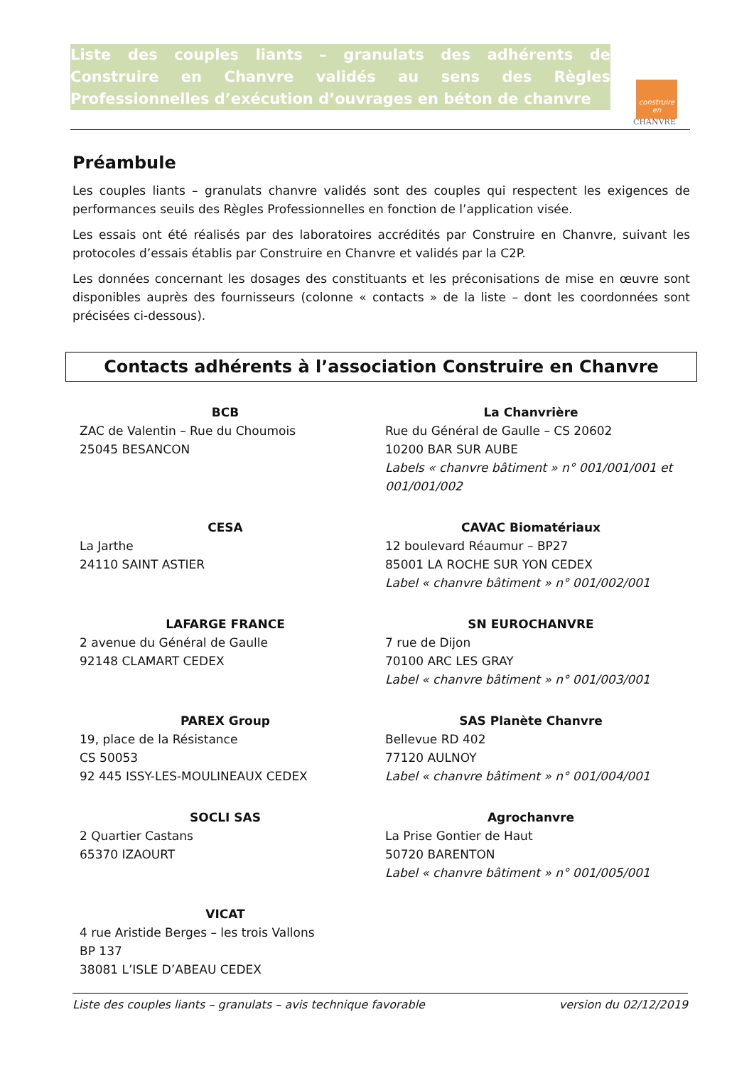Liste des couples liants – granulats des adhérents de Construire en Chanvre validés au sens des Règles Professionnelles d’exécution d’ouvrages en béton de chanvre
construire en
CHANVRE
Préambule
Les couples liants – granulats chanvre validés sont des couples qui respectent les exigences de performances seuils des Règles Professionnelles en fonction de l’application visée.
Les essais ont été réalisés par des laboratoires accrédités par Construire en Chanvre, suivant les protocoles d’essais établis par Construire en Chanvre et validés par la C2P.
Les données concernant les dosages des constituants et les préconisations de mise en œuvre sont disponibles auprès des fournisseurs (colonne « contacts » de la liste – dont les coordonnées sont précisées ci-dessous).
Contacts adhérents à l’association Construire en Chanvre
BCB
ZAC de Valentin – Rue du Choumois
25045 BESANCON
La Chanvrière
Rue du Général de Gaulle – CS 20602
10200 BAR SUR AUBE
Labels « chanvre bâtiment » n° 001/001/001 et 001/001/002
CESA
La Jarthe
24110 SAINT ASTIER
CAVAC Biomatériaux
12 boulevard Réaumur – BP27
85001 LA ROCHE SUR YON CEDEX
Label « chanvre bâtiment » n° 001/002/001
LAFARGE FRANCE
2 avenue du Général de Gaulle
92148 CLAMART CEDEX
SN EUROCHANVRE
7 rue de Dijon
70100 ARC LES GRAY
Label « chanvre bâtiment » n° 001/003/001
PAREX Group
19, place de la Résistance
CS 50053
92 445 ISSY-LES-MOULINEAUX CEDEX
SAS Planète Chanvre
Bellevue RD 402
77120 AULNOY
Label « chanvre bâtiment » n° 001/004/001
SOCLI SAS
2 Quartier Castans
65370 IZAOURT
Agrochanvre
La Prise Gontier de Haut
50720 BARENTON
Label « chanvre bâtiment » n° 001/005/001
VICAT
4 rue Aristide Berges – les trois Vallons
BP 137
38081 L’ISLE D’ABEAU CEDEX
Liste des couples liants – granulats – avis technique favorable version du 02/12/2019